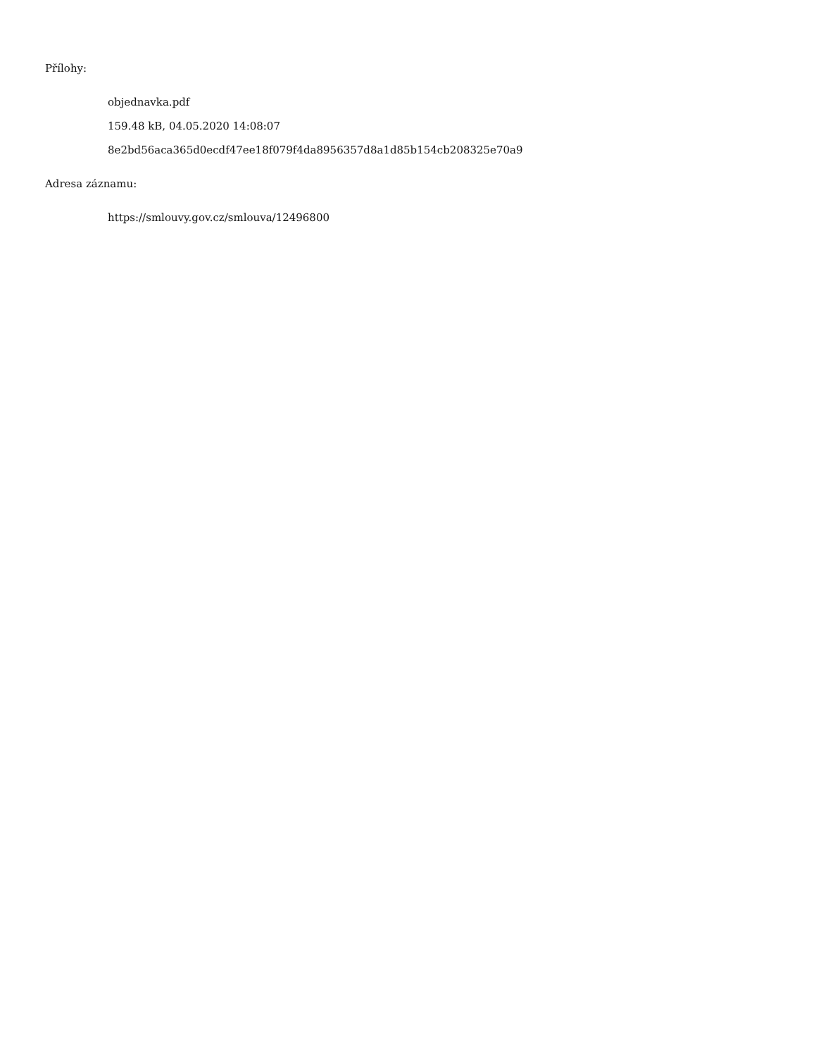Přílohy:
objednavka.pdf
159.48 kB, 04.05.2020 14:08:07
8e2bd56aca365d0ecdf47ee18f079f4da8956357d8a1d85b154cb208325e70a9
Adresa záznamu:
https://smlouvy.gov.cz/smlouva/12496800